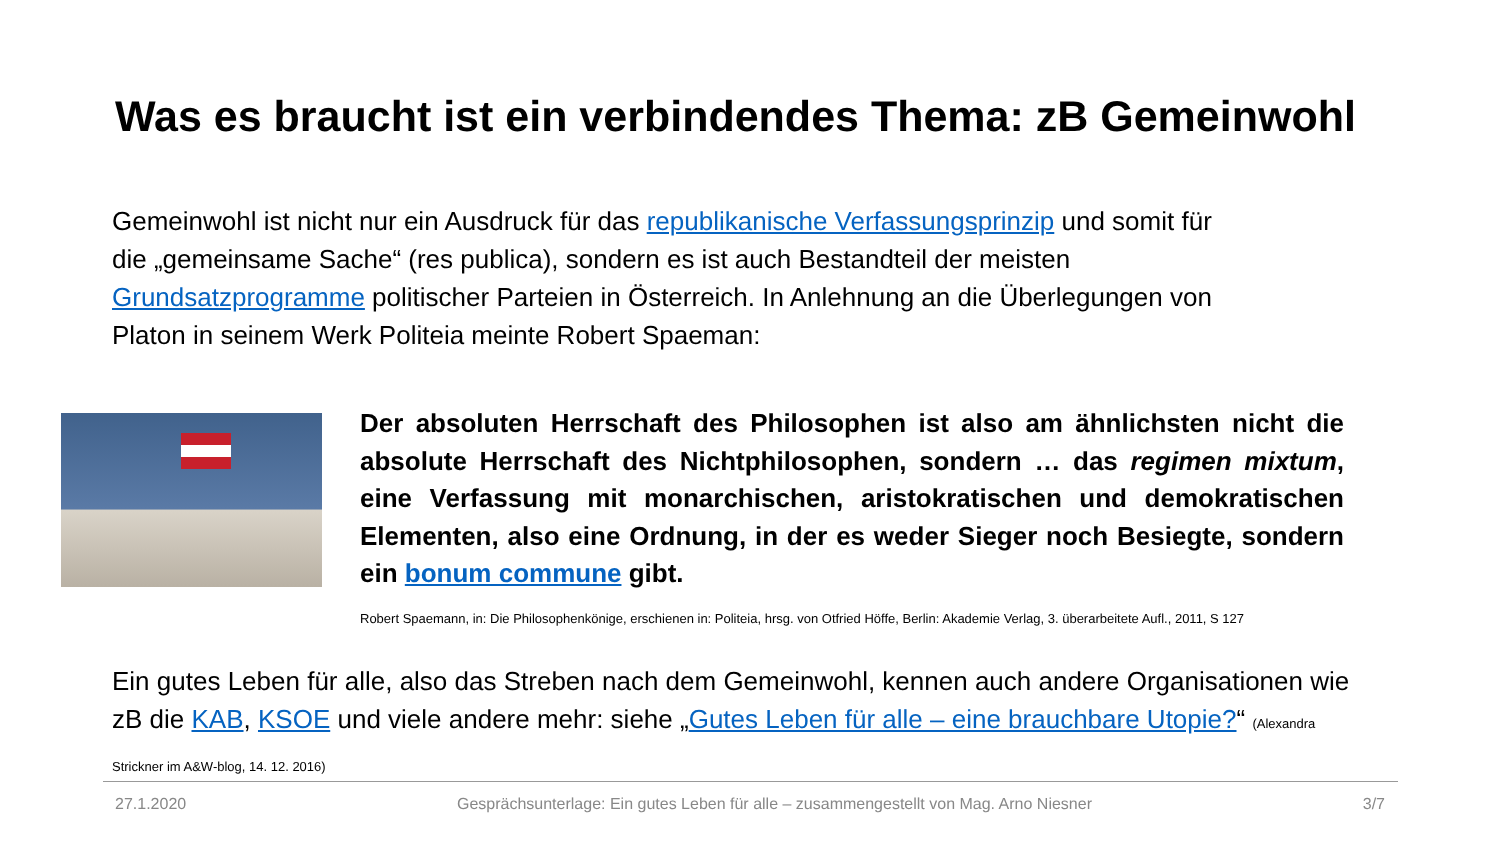Was es braucht ist ein verbindendes Thema: zB Gemeinwohl
Gemeinwohl ist nicht nur ein Ausdruck für das republikanische Verfassungsprinzip und somit für die „gemeinsame Sache“ (res publica), sondern es ist auch Bestandteil der meisten Grundsatzprogramme politischer Parteien in Österreich. In Anlehnung an die Überlegungen von Platon in seinem Werk Politeia meinte Robert Spaeman:
Der absoluten Herrschaft des Philosophen ist also am ähnlichsten nicht die absolute Herrschaft des Nichtphilosophen, sondern … das regimen mixtum, eine Verfassung mit monarchischen, aristokratischen und demokratischen Elementen, also eine Ordnung, in der es weder Sieger noch Besiegte, sondern ein bonum commune gibt.
Robert Spaemann, in: Die Philosophenkönige, erschienen in: Politeia, hrsg. von Otfried Höffe, Berlin: Akademie Verlag, 3. überarbeitete Aufl., 2011, S 127
Ein gutes Leben für alle, also das Streben nach dem Gemeinwohl, kennen auch andere Organisationen wie zB die KAB, KSOE und viele andere mehr: siehe „Gutes Leben für alle – eine brauchbare Utopie?“ (Alexandra Strickner im A&W-blog, 14. 12. 2016)
27.1.2020 Gesprächsunterlage: Ein gutes Leben für alle – zusammengestellt von Mag. Arno Niesner 3/7